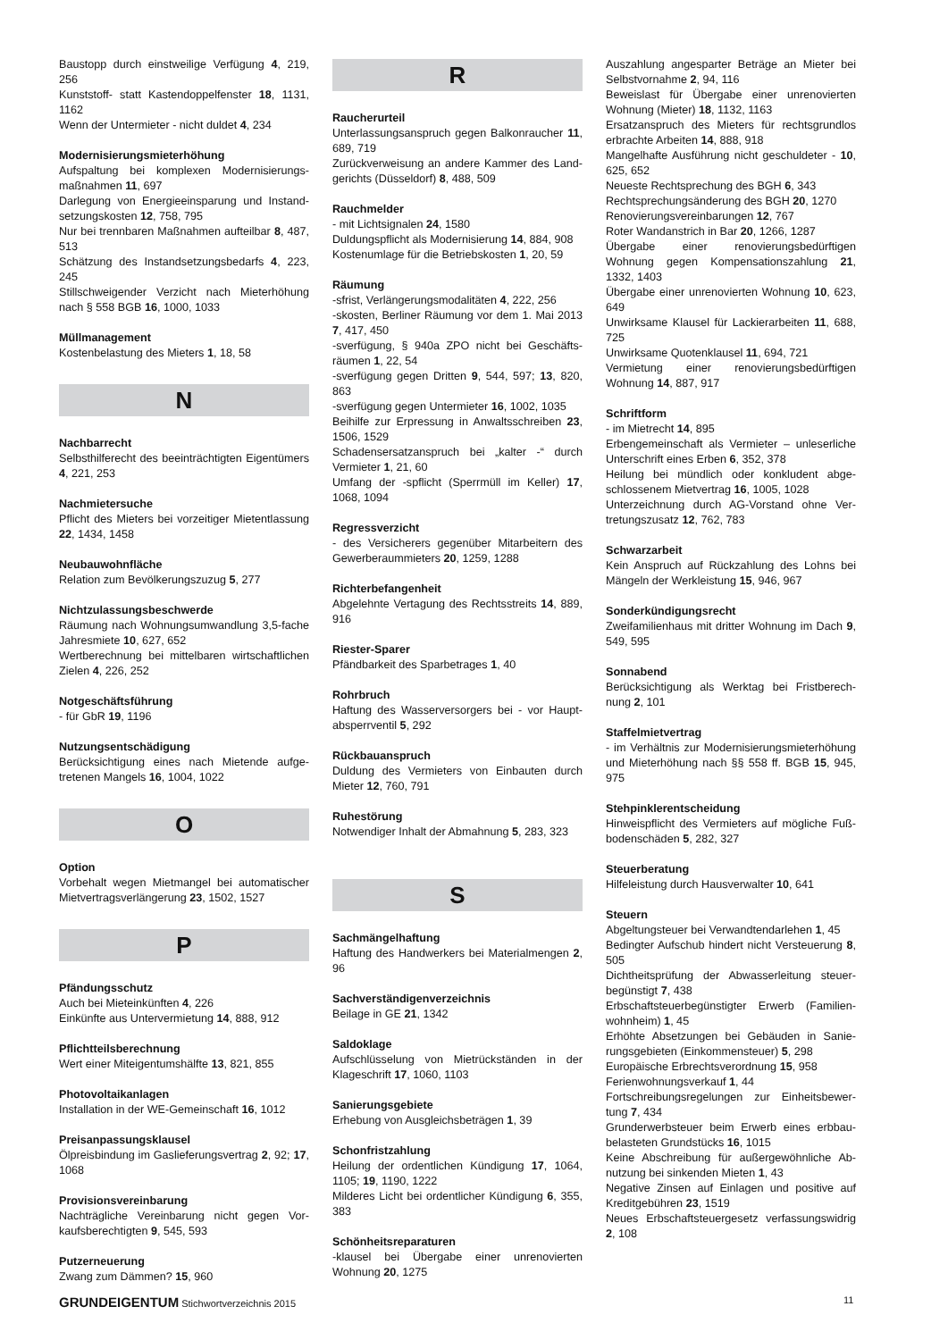Baustopp durch einstweilige Verfügung 4, 219, 256
Kunststoff- statt Kastendoppelfenster 18, 1131, 1162
Wenn der Untermieter - nicht duldet 4, 234
Modernisierungsmieterhöhung
Aufspaltung bei komplexen Modernisierungs­maßnahmen 11, 697
Darlegung von Energieeinsparung und Instand­setzungskosten 12, 758, 795
Nur bei trennbaren Maßnahmen aufteilbar 8, 487, 513
Schätzung des Instandsetzungsbedarfs 4, 223, 245
Stillschweigender Verzicht nach Mieterhöhung nach § 558 BGB 16, 1000, 1033
Müllmanagement
Kostenbelastung des Mieters 1, 18, 58
N
Nachbarrecht
Selbsthilferecht des beeinträchtigten Eigen­tümers 4, 221, 253
Nachmietersuche
Pflicht des Mieters bei vorzeitiger Mietentlassung 22, 1434, 1458
Neubauwohnfläche
Relation zum Bevölkerungszuzug 5, 277
Nichtzulassungsbeschwerde
Räumung nach Wohnungsumwandlung 3,5-fache Jahresmiete 10, 627, 652
Wertberechnung bei mittelbaren wirtschaft­lichen Zielen 4, 226, 252
Notgeschäftsführung
- für GbR 19, 1196
Nutzungsentschädigung
Berücksichtigung eines nach Mietende aufge­tretenen Mangels 16, 1004, 1022
O
Option
Vorbehalt wegen Mietmangel bei automatischer Mietvertragsverlängerung 23, 1502, 1527
P
Pfändungsschutz
Auch bei Mieteinkünften 4, 226
Einkünfte aus Untervermietung 14, 888, 912
Pflichtteilsberechnung
Wert einer Miteigentumshälfte 13, 821, 855
Photovoltaikanlagen
Installation in der WE-Gemeinschaft 16, 1012
Preisanpassungsklausel
Ölpreisbindung im Gaslieferungsvertrag 2, 92; 17, 1068
Provisionsvereinbarung
Nachträgliche Vereinbarung nicht gegen Vor­kaufsberechtigten 9, 545, 593
Putzerneuerung
Zwang zum Dämmen? 15, 960
R
Raucherurteil
Unterlassungsanspruch gegen Balkonraucher 11, 689, 719
Zurückverweisung an andere Kammer des Land­gerichts (Düsseldorf) 8, 488, 509
Rauchmelder
- mit Lichtsignalen 24, 1580
Duldungspflicht als Modernisierung 14, 884, 908
Kostenumlage für die Betriebskosten 1, 20, 59
Räumung
-sfrist, Verlängerungsmodalitäten 4, 222, 256
-skosten, Berliner Räumung vor dem 1. Mai 2013 7, 417, 450
-sverfügung, § 940a ZPO nicht bei Geschäfts­räumen 1, 22, 54
-sverfügung gegen Dritten 9, 544, 597; 13, 820, 863
-sverfügung gegen Untermieter 16, 1002, 1035
Beihilfe zur Erpressung in Anwaltsschreiben 23, 1506, 1529
Schadensersatzanspruch bei „kalter -“ durch Vermieter 1, 21, 60
Umfang der -spflicht (Sperrmüll im Keller) 17, 1068, 1094
Regressverzicht
- des Versicherers gegenüber Mitarbeitern des Gewerberaummieters 20, 1259, 1288
Richterbefangenheit
Abgelehnte Vertagung des Rechtsstreits 14, 889, 916
Riester-Sparer
Pfändbarkeit des Sparbetrages 1, 40
Rohrbruch
Haftung des Wasserversorgers bei - vor Haupt­absperrventil 5, 292
Rückbauanspruch
Duldung des Vermieters von Einbauten durch Mieter 12, 760, 791
Ruhestörung
Notwendiger Inhalt der Abmahnung 5, 283, 323
S
Sachmängelhaftung
Haftung des Handwerkers bei Materialmengen 2, 96
Sachverständigenverzeichnis
Beilage in GE 21, 1342
Saldoklage
Aufschlüsselung von Mietrückständen in der Klageschrift 17, 1060, 1103
Sanierungsgebiete
Erhebung von Ausgleichsbeträgen 1, 39
Schonfristzahlung
Heilung der ordentlichen Kündigung 17, 1064, 1105; 19, 1190, 1222
Milderes Licht bei ordentlicher Kündigung 6, 355, 383
Schönheitsreparaturen
-klausel bei Übergabe einer unrenovierten Wohnung 20, 1275
Auszahlung angesparter Beträge an Mieter bei Selbstvornahme 2, 94, 116
Beweislast für Übergabe einer unrenovierten Wohnung (Mieter) 18, 1132, 1163
Ersatzanspruch des Mieters für rechtsgrundlos erbrachte Arbeiten 14, 888, 918
Mangelhafte Ausführung nicht geschuldeter - 10, 625, 652
Neueste Rechtsprechung des BGH 6, 343
Rechtsprechungsänderung des BGH 20, 1270
Renovierungsvereinbarungen 12, 767
Roter Wandanstrich in Bar 20, 1266, 1287
Übergabe einer renovierungsbedürftigen Wohnung gegen Kompensationszahlung 21, 1332, 1403
Übergabe einer unrenovierten Wohnung 10, 623, 649
Unwirksame Klausel für Lackierarbeiten 11, 688, 725
Unwirksame Quotenklausel 11, 694, 721
Vermietung einer renovierungsbedürftigen Wohnung 14, 887, 917
Schriftform
- im Mietrecht 14, 895
Erbengemeinschaft als Vermieter – unleserliche Unterschrift eines Erben 6, 352, 378
Heilung bei mündlich oder konkludent abge­schlossenem Mietvertrag 16, 1005, 1028
Unterzeichnung durch AG-Vorstand ohne Ver­tretungszusatz 12, 762, 783
Schwarzarbeit
Kein Anspruch auf Rückzahlung des Lohns bei Mängeln der Werkleistung 15, 946, 967
Sonderkündigungsrecht
Zweifamilienhaus mit dritter Wohnung im Dach 9, 549, 595
Sonnabend
Berücksichtigung als Werktag bei Fristberech­nung 2, 101
Staffelmietvertrag
- im Verhältnis zur Modernisierungsmieterhö­hung und Mieterhöhung nach §§ 558 ff. BGB 15, 945, 975
Stehpinklerentscheidung
Hinweispflicht des Vermieters auf mögliche Fuß­bodenschäden 5, 282, 327
Steuerberatung
Hilfeleistung durch Hausverwalter 10, 641
Steuern
Abgeltungsteuer bei Verwandtendarlehen 1, 45
Bedingter Aufschub hindert nicht Versteuerung 8, 505
Dichtheitsprüfung der Abwasserleitung steuer­begünstigt 7, 438
Erbschaftsteuerbegünstigter Erwerb (Familien­wohnheim) 1, 45
Erhöhte Absetzungen bei Gebäuden in Sanie­rungsgebieten (Einkommensteuer) 5, 298
Europäische Erbrechtsverordnung 15, 958
Ferienwohnungsverkauf 1, 44
Fortschreibungsregelungen zur Einheitsbewer­tung 7, 434
Grunderwerbsteuer beim Erwerb eines erbbau­belasteten Grundstücks 16, 1015
Keine Abschreibung für außergewöhnliche Ab­nutzung bei sinkenden Mieten 1, 43
Negative Zinsen auf Einlagen und positive auf Kreditgebühren 23, 1519
Neues Erbschaftsteuergesetz verfassungswidrig 2, 108
GRUNDEIGENTUM Stichwortverzeichnis 2015
11